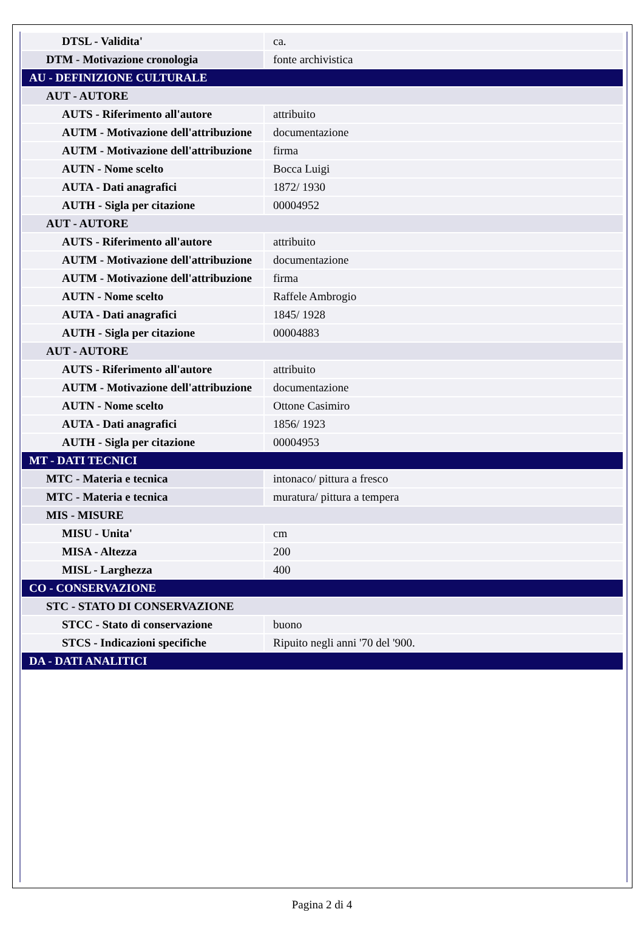| DTSL - Validita' | ca. |
| DTM - Motivazione cronologia | fonte archivistica |
| AU - DEFINIZIONE CULTURALE | |
| AUT - AUTORE | |
| AUTS - Riferimento all'autore | attribuito |
| AUTM - Motivazione dell'attribuzione | documentazione |
| AUTM - Motivazione dell'attribuzione | firma |
| AUTN - Nome scelto | Bocca Luigi |
| AUTA - Dati anagrafici | 1872/ 1930 |
| AUTH - Sigla per citazione | 00004952 |
| AUT - AUTORE | |
| AUTS - Riferimento all'autore | attribuito |
| AUTM - Motivazione dell'attribuzione | documentazione |
| AUTM - Motivazione dell'attribuzione | firma |
| AUTN - Nome scelto | Raffele Ambrogio |
| AUTA - Dati anagrafici | 1845/ 1928 |
| AUTH - Sigla per citazione | 00004883 |
| AUT - AUTORE | |
| AUTS - Riferimento all'autore | attribuito |
| AUTM - Motivazione dell'attribuzione | documentazione |
| AUTN - Nome scelto | Ottone Casimiro |
| AUTA - Dati anagrafici | 1856/ 1923 |
| AUTH - Sigla per citazione | 00004953 |
| MT - DATI TECNICI | |
| MTC - Materia e tecnica | intonaco/ pittura a fresco |
| MTC - Materia e tecnica | muratura/ pittura a tempera |
| MIS - MISURE | |
| MISU - Unita' | cm |
| MISA - Altezza | 200 |
| MISL - Larghezza | 400 |
| CO - CONSERVAZIONE | |
| STC - STATO DI CONSERVAZIONE | |
| STCC - Stato di conservazione | buono |
| STCS - Indicazioni specifiche | Ripuito negli anni '70 del '900. |
| DA - DATI ANALITICI | |
Pagina 2 di 4